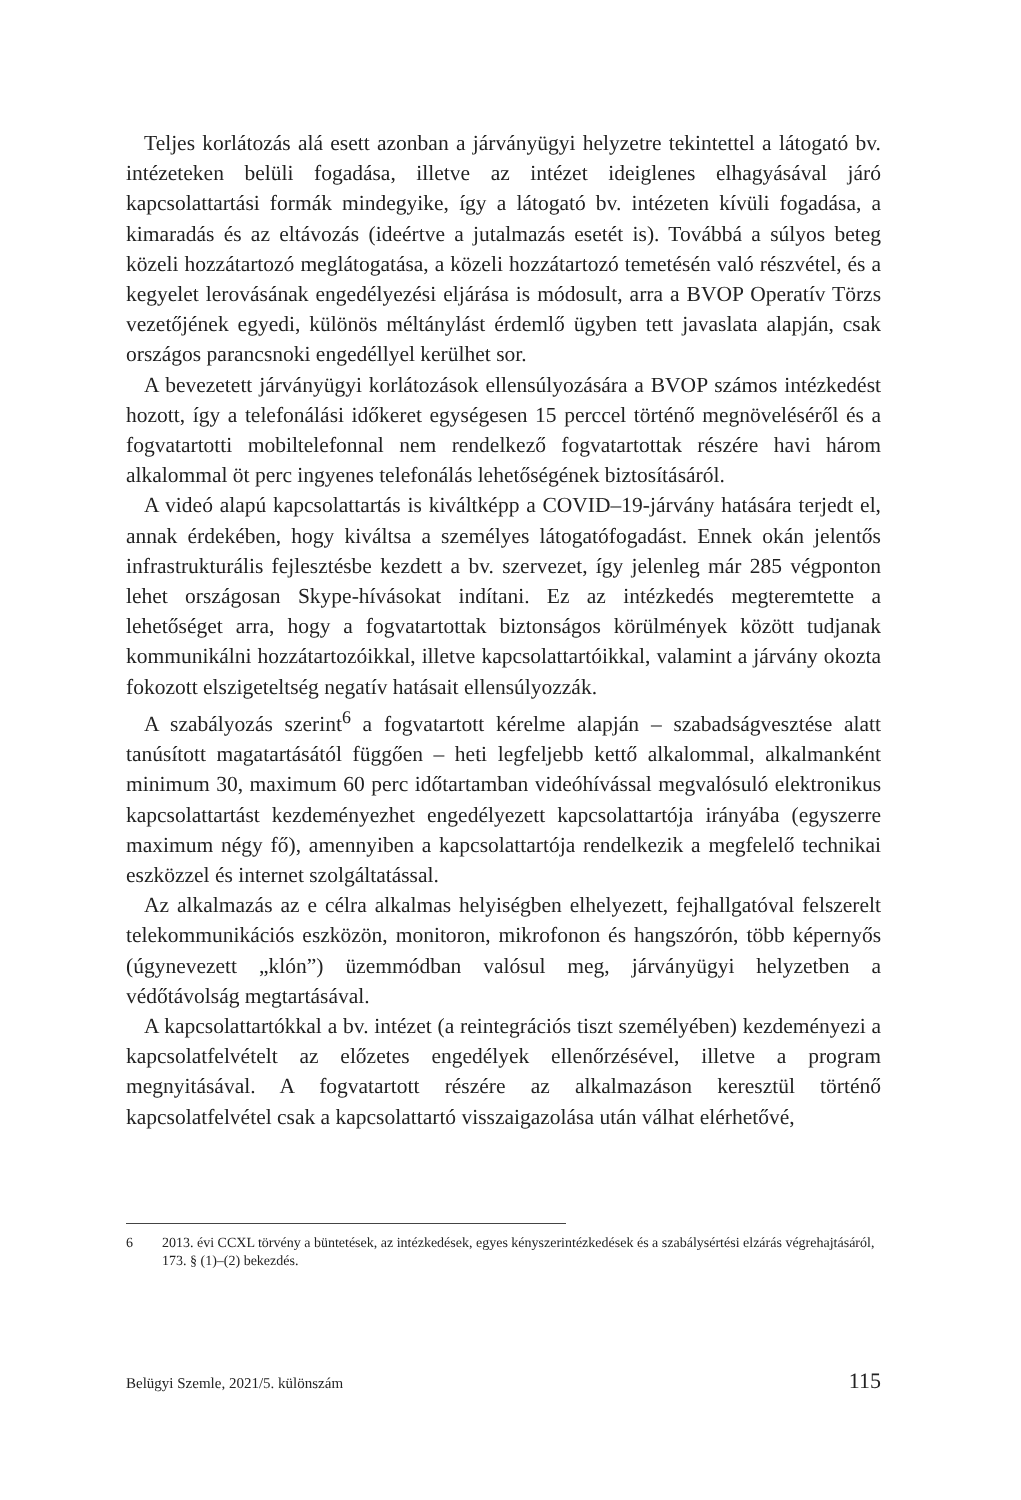Teljes korlátozás alá esett azonban a járványügyi helyzetre tekintettel a látogató bv. intézeteken belüli fogadása, illetve az intézet ideiglenes elhagyásával járó kapcsolattartási formák mindegyike, így a látogató bv. intézeten kívüli fogadása, a kimaradás és az eltávozás (ideértve a jutalmazás esetét is). Továbbá a súlyos beteg közeli hozzátartozó meglátogatása, a közeli hozzátartozó temetésén való részvétel, és a kegyelet lerovásának engedélyezési eljárása is módosult, arra a BVOP Operatív Törzs vezetőjének egyedi, különös méltánylást érdemlő ügyben tett javaslata alapján, csak országos parancsnoki engedéllyel kerülhet sor.
A bevezetett járványügyi korlátozások ellensúlyozására a BVOP számos intézkedést hozott, így a telefonálási időkeret egységesen 15 perccel történő megnöveléséről és a fogvatartotti mobiltelefonnal nem rendelkező fogvatartottak részére havi három alkalommal öt perc ingyenes telefonálás lehetőségének biztosításáról.
A videó alapú kapcsolattartás is kiváltképp a COVID–19-járvány hatására terjedt el, annak érdekében, hogy kiváltsa a személyes látogatófogadást. Ennek okán jelentős infrastrukturális fejlesztésbe kezdett a bv. szervezet, így jelenleg már 285 végponton lehet országosan Skype-hívásokat indítani. Ez az intézkedés megteremtette a lehetőséget arra, hogy a fogvatartottak biztonságos körülmények között tudjanak kommunikálni hozzátartozóikkal, illetve kapcsolattartóikkal, valamint a járvány okozta fokozott elszigeteltség negatív hatásait ellensúlyozzák.
A szabályozás szerint<sup>6</sup> a fogvatartott kérelme alapján – szabadságvesztése alatt tanúsított magatartásától függően – heti legfeljebb kettő alkalommal, alkalmanként minimum 30, maximum 60 perc időtartamban videóhívással megvalósuló elektronikus kapcsolattartást kezdeményezhet engedélyezett kapcsolattartója irányába (egyszerre maximum négy fő), amennyiben a kapcsolattartója rendelkezik a megfelelő technikai eszközzel és internet szolgáltatással.
Az alkalmazás az e célra alkalmas helyiségben elhelyezett, fejhallgatóval felszerelt telekommunikációs eszközön, monitoron, mikrofonon és hangszórón, több képernyős (úgynevezett „klón”) üzemmódban valósul meg, járványügyi helyzetben a védőtávolság megtartásával.
A kapcsolattartókkal a bv. intézet (a reintegrációs tiszt személyében) kezdeményezi a kapcsolatfelvételt az előzetes engedélyek ellenőrzésével, illetve a program megnyitásával. A fogvatartott részére az alkalmazáson keresztül történő kapcsolatfelvétel csak a kapcsolattartó visszaigazolása után válhat elérhetővé,
6 2013. évi CCXL törvény a büntetések, az intézkedések, egyes kényszerintézkedések és a szabálysértési elzárás végrehajtásáról, 173. § (1)–(2) bekezdés.
Belügyi Szemle, 2021/5. különszám 115